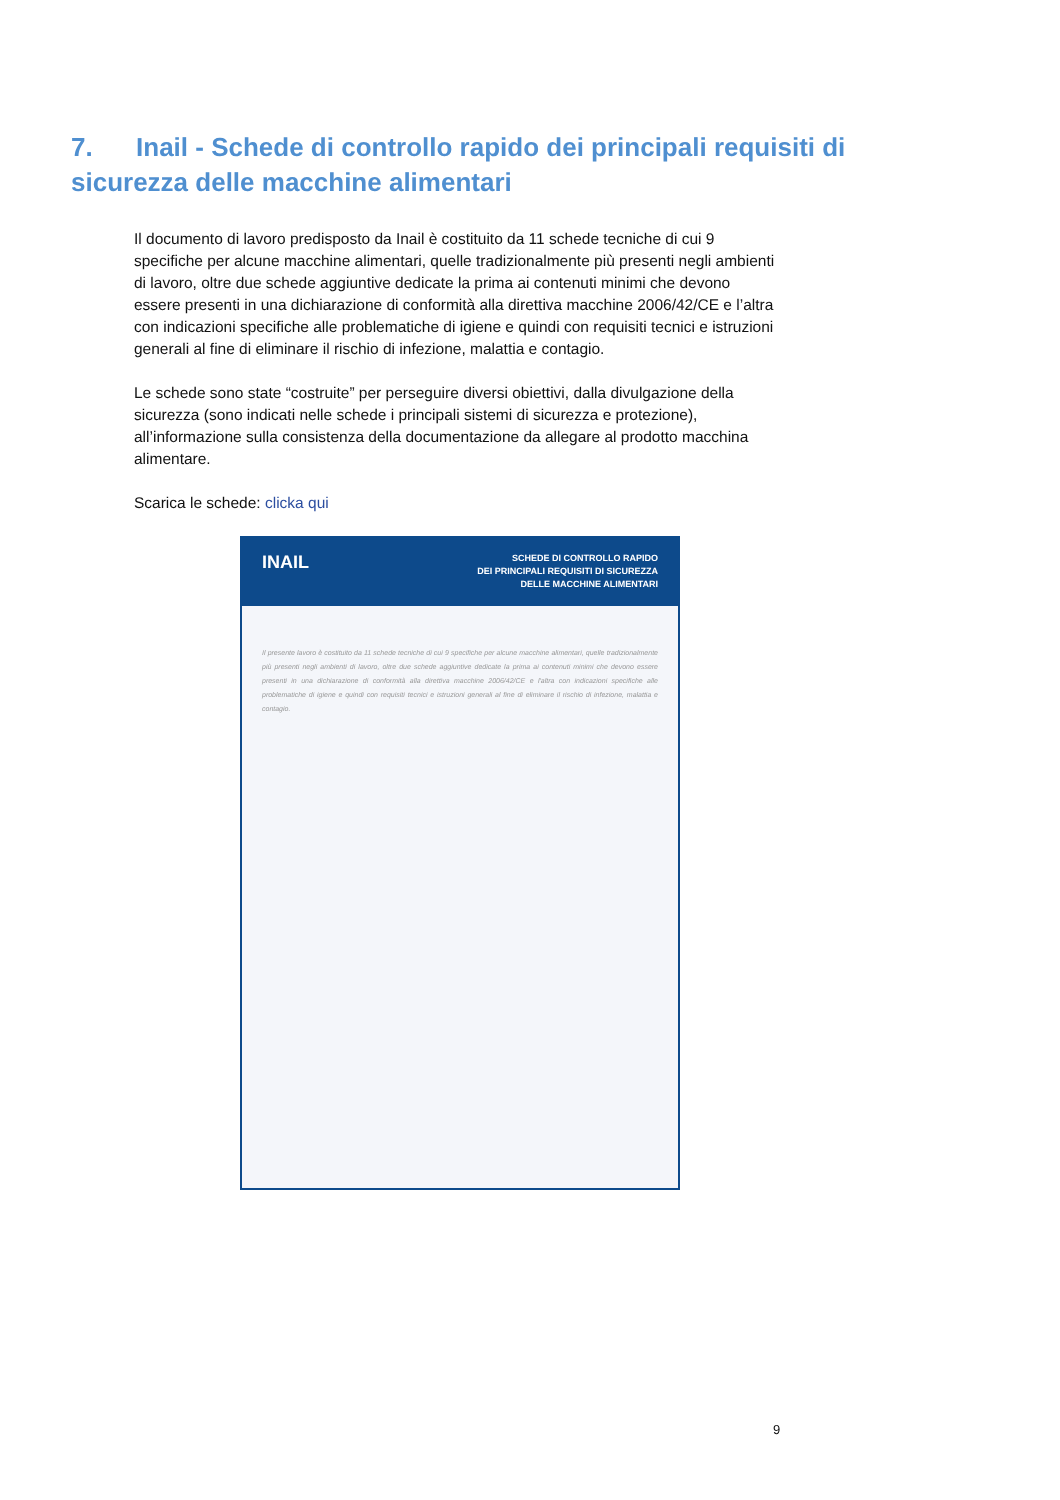7. Inail - Schede di controllo rapido dei principali requisiti di sicurezza delle macchine alimentari
Il documento di lavoro predisposto da Inail è costituito da 11 schede tecniche di cui 9 specifiche per alcune macchine alimentari, quelle tradizionalmente più presenti negli ambienti di lavoro, oltre due schede aggiuntive dedicate la prima ai contenuti minimi che devono essere presenti in una dichiarazione di conformità alla direttiva macchine 2006/42/CE e l’altra con indicazioni specifiche alle problematiche di igiene e quindi con requisiti tecnici e istruzioni generali al fine di eliminare il rischio di infezione, malattia e contagio.
Le schede sono state “costruite” per perseguire diversi obiettivi, dalla divulgazione della sicurezza (sono indicati nelle schede i principali sistemi di sicurezza e protezione), all’informazione sulla consistenza della documentazione da allegare al prodotto macchina alimentare.
Scarica le schede: clicka qui
INAIL SCHEDE DI CONTROLLO RAPIDO
DEI PRINCIPALI REQUISITI DI SICUREZZA
DELLE MACCHINE ALIMENTARI
Il presente lavoro è costituito da 11 schede tecniche di cui 9 specifiche per alcune macchine alimentari, quelle tradizionalmente più presenti negli ambienti di lavoro, oltre due schede aggiuntive dedicate la prima ai contenuti minimi che devono essere presenti in una dichiarazione di conformità alla direttiva macchine 2006/42/CE e l'altra con indicazioni specifiche alle problematiche di igiene e quindi con requisiti tecnici e istruzioni generali al fine di eliminare il rischio di infezione, malattia e contagio.
9